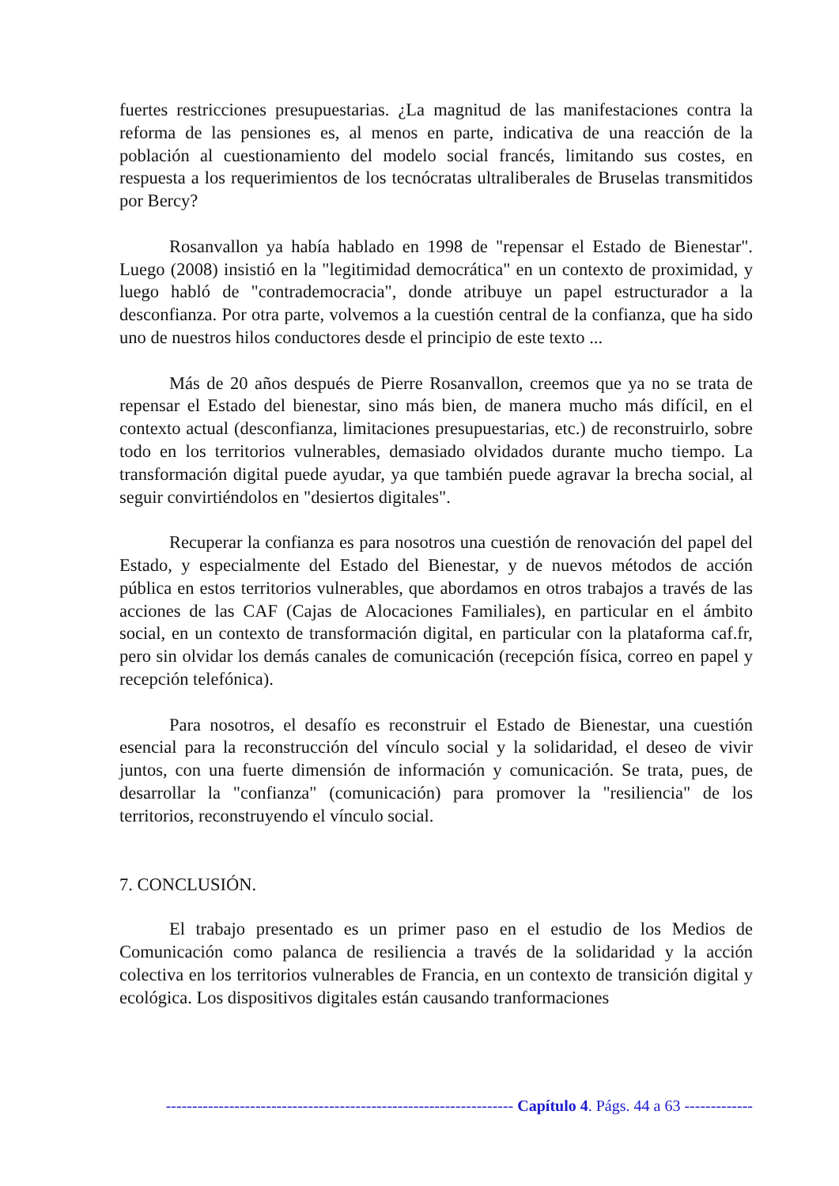fuertes restricciones presupuestarias. ¿La magnitud de las manifestaciones contra la reforma de las pensiones es, al menos en parte, indicativa de una reacción de la población al cuestionamiento del modelo social francés, limitando sus costes, en respuesta a los requerimientos de los tecnócratas ultraliberales de Bruselas transmitidos por Bercy?
Rosanvallon ya había hablado en 1998 de "repensar el Estado de Bienestar". Luego (2008) insistió en la "legitimidad democrática" en un contexto de proximidad, y luego habló de "contrademocracia", donde atribuye un papel estructurador a la desconfianza. Por otra parte, volvemos a la cuestión central de la confianza, que ha sido uno de nuestros hilos conductores desde el principio de este texto ...
Más de 20 años después de Pierre Rosanvallon, creemos que ya no se trata de repensar el Estado del bienestar, sino más bien, de manera mucho más difícil, en el contexto actual (desconfianza, limitaciones presupuestarias, etc.) de reconstruirlo, sobre todo en los territorios vulnerables, demasiado olvidados durante mucho tiempo. La transformación digital puede ayudar, ya que también puede agravar la brecha social, al seguir convirtiéndolos en "desiertos digitales".
Recuperar la confianza es para nosotros una cuestión de renovación del papel del Estado, y especialmente del Estado del Bienestar, y de nuevos métodos de acción pública en estos territorios vulnerables, que abordamos en otros trabajos a través de las acciones de las CAF (Cajas de Alocaciones Familiales), en particular en el ámbito social, en un contexto de transformación digital, en particular con la plataforma caf.fr, pero sin olvidar los demás canales de comunicación (recepción física, correo en papel y recepción telefónica).
Para nosotros, el desafío es reconstruir el Estado de Bienestar, una cuestión esencial para la reconstrucción del vínculo social y la solidaridad, el deseo de vivir juntos, con una fuerte dimensión de información y comunicación. Se trata, pues, de desarrollar la "confianza" (comunicación) para promover la "resiliencia" de los territorios, reconstruyendo el vínculo social.
7. CONCLUSIÓN.
El trabajo presentado es un primer paso en el estudio de los Medios de Comunicación como palanca de resiliencia a través de la solidaridad y la acción colectiva en los territorios vulnerables de Francia, en un contexto de transición digital y ecológica. Los dispositivos digitales están causando tranformaciones
------------------------------------------------------------------ Capítulo 4. Págs. 44 a 63 -------------